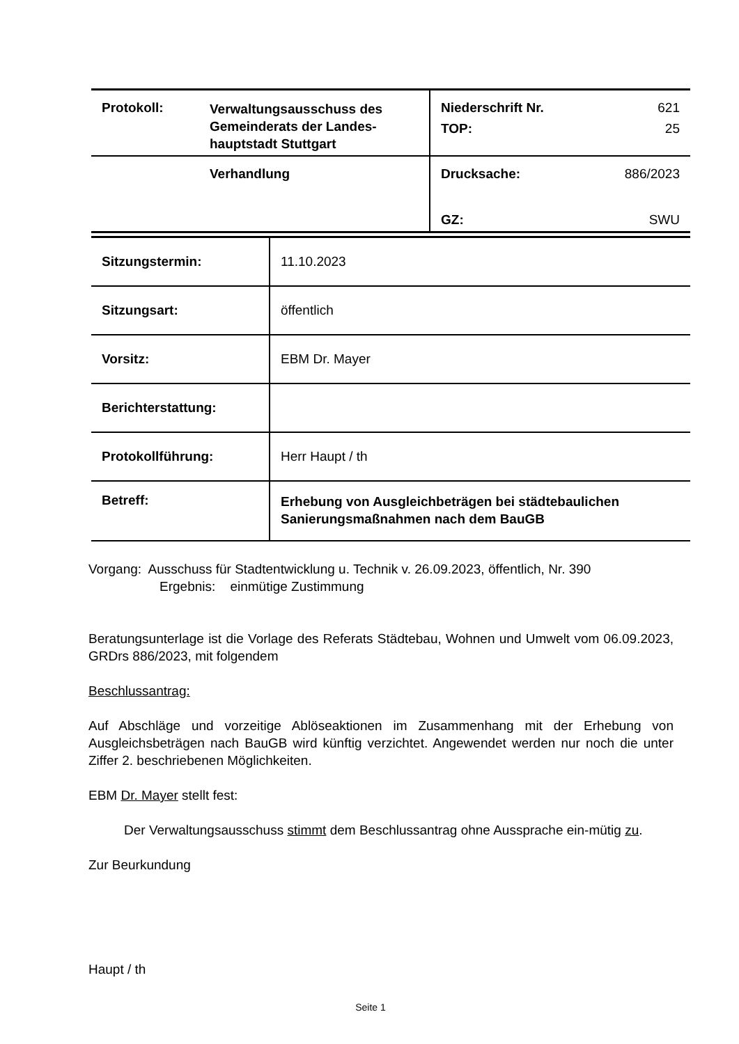| Protokoll: | Verwaltungsausschuss des Gemeinderats der Landes-hauptstadt Stuttgart | / Niederschrift Nr. / 621 / / TOP: / 25 / |
| | Verhandlung | / Drucksache: / 886/2023 / / GZ: / SWU / |
| Sitzungstermin: | 11.10.2023 |
| Sitzungsart: | öffentlich |
| Vorsitz: | EBM Dr. Mayer |
| Berichterstattung: | |
| Protokollführung: | Herr Haupt / th |
| Betreff: | Erhebung von Ausgleichbeträgen bei städtebaulichen Sanierungsmaßnahmen nach dem BauGB |
Vorgang: Ausschuss für Stadtentwicklung u. Technik v. 26.09.2023, öffentlich, Nr. 390
Ergebnis: einmütige Zustimmung
Beratungsunterlage ist die Vorlage des Referats Städtebau, Wohnen und Umwelt vom 06.09.2023, GRDrs 886/2023, mit folgendem
Beschlussantrag:
Auf Abschläge und vorzeitige Ablöseaktionen im Zusammenhang mit der Erhebung von Ausgleichsbeträgen nach BauGB wird künftig verzichtet. Angewendet werden nur noch die unter Ziffer 2. beschriebenen Möglichkeiten.
EBM Dr. Mayer stellt fest:
Der Verwaltungsausschuss stimmt dem Beschlussantrag ohne Aussprache ein-mütig zu.
Zur Beurkundung
Haupt / th
Seite 1